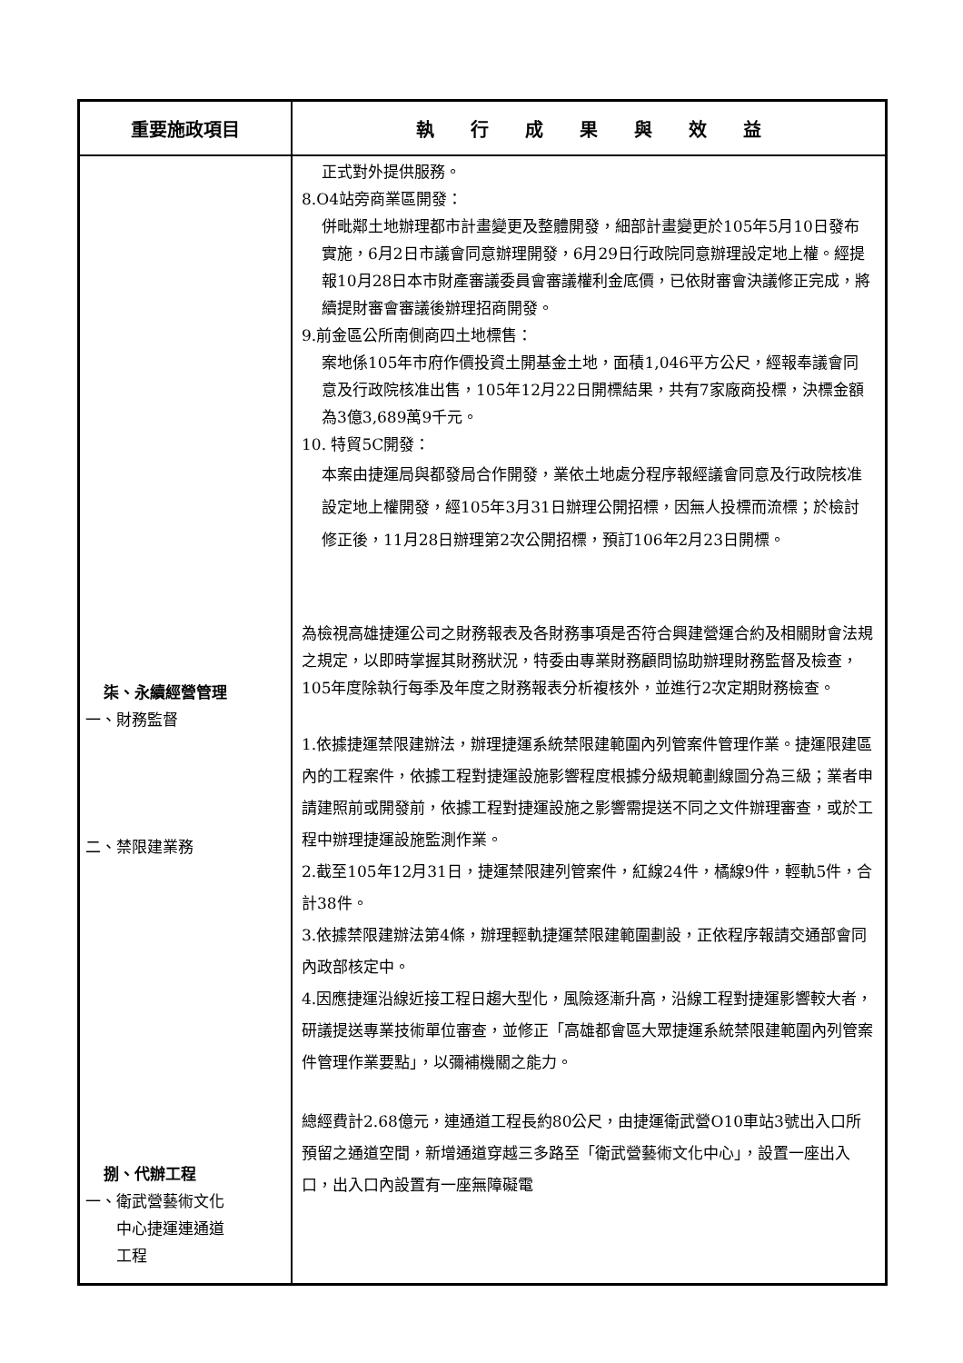| 重要施政項目 | 執 行 成 果 與 效 益 |
| --- | --- |
| 柒、永續經營管理 一、財務監督 二、禁限建業務 捌、代辦工程 一、衛武營藝術文化 中心捷運連通道 工程 | 正式對外提供服務。 8.O4站旁商業區開發： 併毗鄰土地辦理都市計畫變更及整體開發，細部計畫變更於105年5月10日發布實施，6月2日市議會同意辦理開發，6月29日行政院同意辦理設定地上權。經提報10月28日本市財產審議委員會審議權利金底價，已依財審會決議修正完成，將續提財審會審議後辦理招商開發。 9.前金區公所南側商四土地標售： 案地係105年市府作價投資土開基金土地，面積1,046平方公尺，經報奉議會同意及行政院核准出售，105年12月22日開標結果，共有7家廠商投標，決標金額為3億3,689萬9千元。 10. 特貿5C開發： 本案由捷運局與都發局合作開發，業依土地處分程序報經議會同意及行政院核准設定地上權開發，經105年3月31日辦理公開招標，因無人投標而流標；於檢討修正後，11月28日辦理第2次公開招標，預訂106年2月23日開標。 為檢視高雄捷運公司之財務報表及各財務事項是否符合興建營運合約及相關財會法規之規定，以即時掌握其財務狀況，特委由專業財務顧問協助辦理財務監督及檢查，105年度除執行每季及年度之財務報表分析複核外，並進行2次定期財務檢查。 1.依據捷運禁限建辦法，辦理捷運系統禁限建範圍內列管案件管理作業。捷運限建區內的工程案件，依據工程對捷運設施影響程度根據分級規範劃線圖分為三級；業者申請建照前或開發前，依據工程對捷運設施之影響需提送不同之文件辦理審查，或於工程中辦理捷運設施監測作業。 2.截至105年12月31日，捷運禁限建列管案件，紅線24件，橘線9件，輕軌5件，合計38件。 3.依據禁限建辦法第4條，辦理輕軌捷運禁限建範圍劃設，正依程序報請交通部會同內政部核定中。 4.因應捷運沿線近接工程日趨大型化，風險逐漸升高，沿線工程對捷運影響較大者，研議提送專業技術單位審查，並修正「高雄都會區大眾捷運系統禁限建範圍內列管案件管理作業要點」，以彌補機關之能力。 總經費計2.68億元，連通道工程長約80公尺，由捷運衛武營O10車站3號出入口所預留之通道空間，新增通道穿越三多路至「衛武營藝術文化中心」，設置一座出入口，出入口內設置有一座無障礙電 |